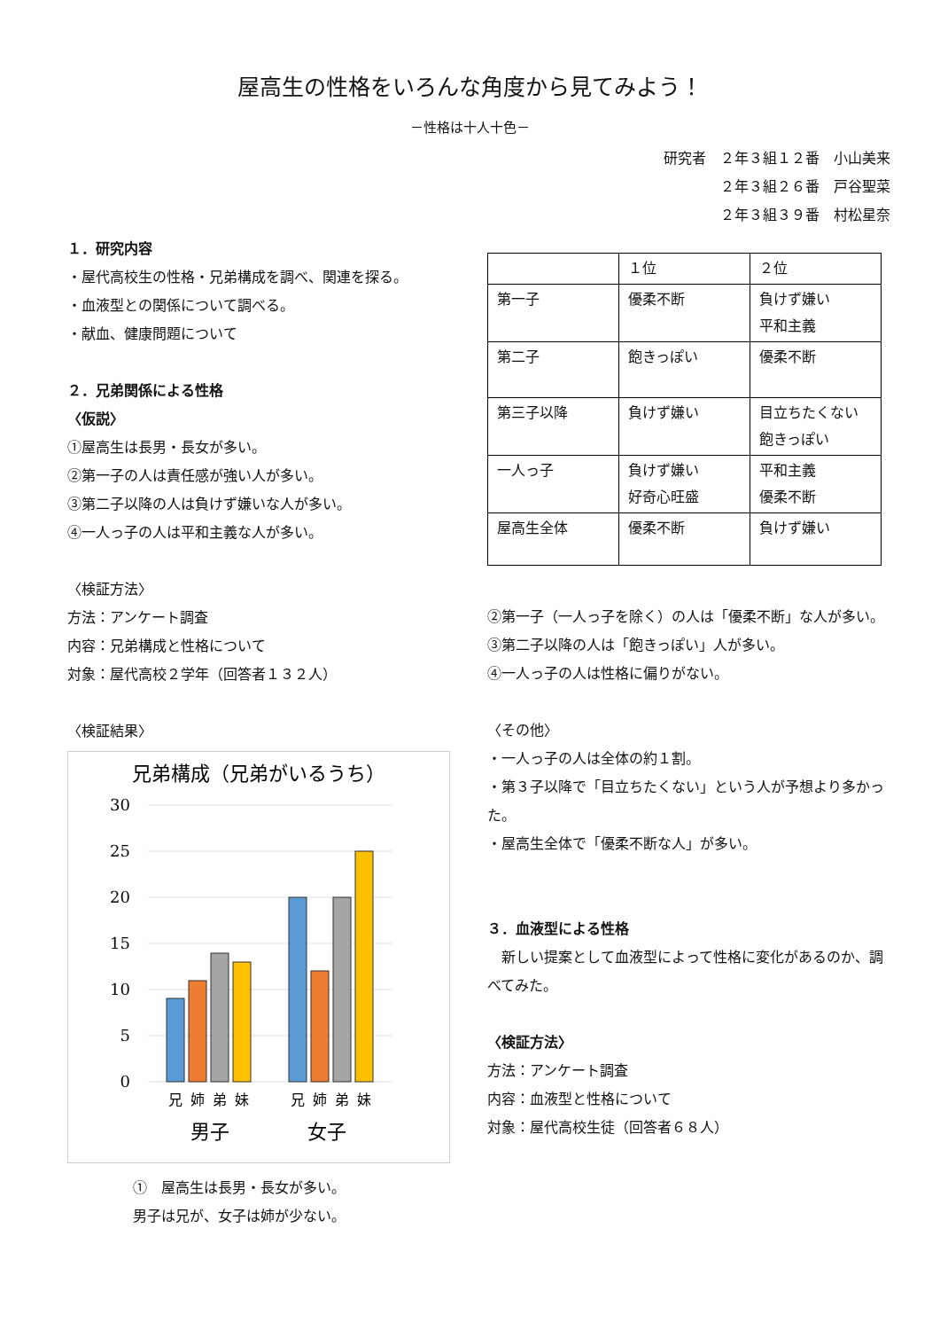屋高生の性格をいろんな角度から見てみよう！
－性格は十人十色－
研究者　２年３組１２番　小山美来
２年３組２６番　戸谷聖菜
２年３組３９番　村松星奈
１．研究内容
・屋代高校生の性格・兄弟構成を調べ、関連を探る。
・血液型との関係について調べる。
・献血、健康問題について
２．兄弟関係による性格
〈仮説〉
①屋高生は長男・長女が多い。
②第一子の人は責任感が強い人が多い。
③第二子以降の人は負けず嫌いな人が多い。
④一人っ子の人は平和主義な人が多い。
〈検証方法〉
方法：アンケート調査
内容：兄弟構成と性格について
対象：屋代高校２学年（回答者１３２人）
〈検証結果〉
兄弟構成（兄弟がいるうち）
30
25
20
15
10
5
0
兄
姉
弟
妹
兄
姉
弟
妹
男子
女子
①　屋高生は長男・長女が多い。
男子は兄が、女子は姉が少ない。
| | １位 | ２位 |
| 第一子 | 優柔不断 | 負けず嫌い 平和主義 |
| 第二子 | 飽きっぽい | 優柔不断 |
| 第三子以降 | 負けず嫌い | 目立ちたくない 飽きっぽい |
| 一人っ子 | 負けず嫌い 好奇心旺盛 | 平和主義 優柔不断 |
| 屋高生全体 | 優柔不断 | 負けず嫌い |
②第一子（一人っ子を除く）の人は「優柔不断」な人が多い。
③第二子以降の人は「飽きっぽい」人が多い。
④一人っ子の人は性格に偏りがない。
〈その他〉
・一人っ子の人は全体の約１割。
・第３子以降で「目立ちたくない」という人が予想より多かった。
・屋高生全体で「優柔不断な人」が多い。
３．血液型による性格
　新しい提案として血液型によって性格に変化があるのか、調べてみた。
〈検証方法〉
方法：アンケート調査
内容：血液型と性格について
対象：屋代高校生徒（回答者６８人）